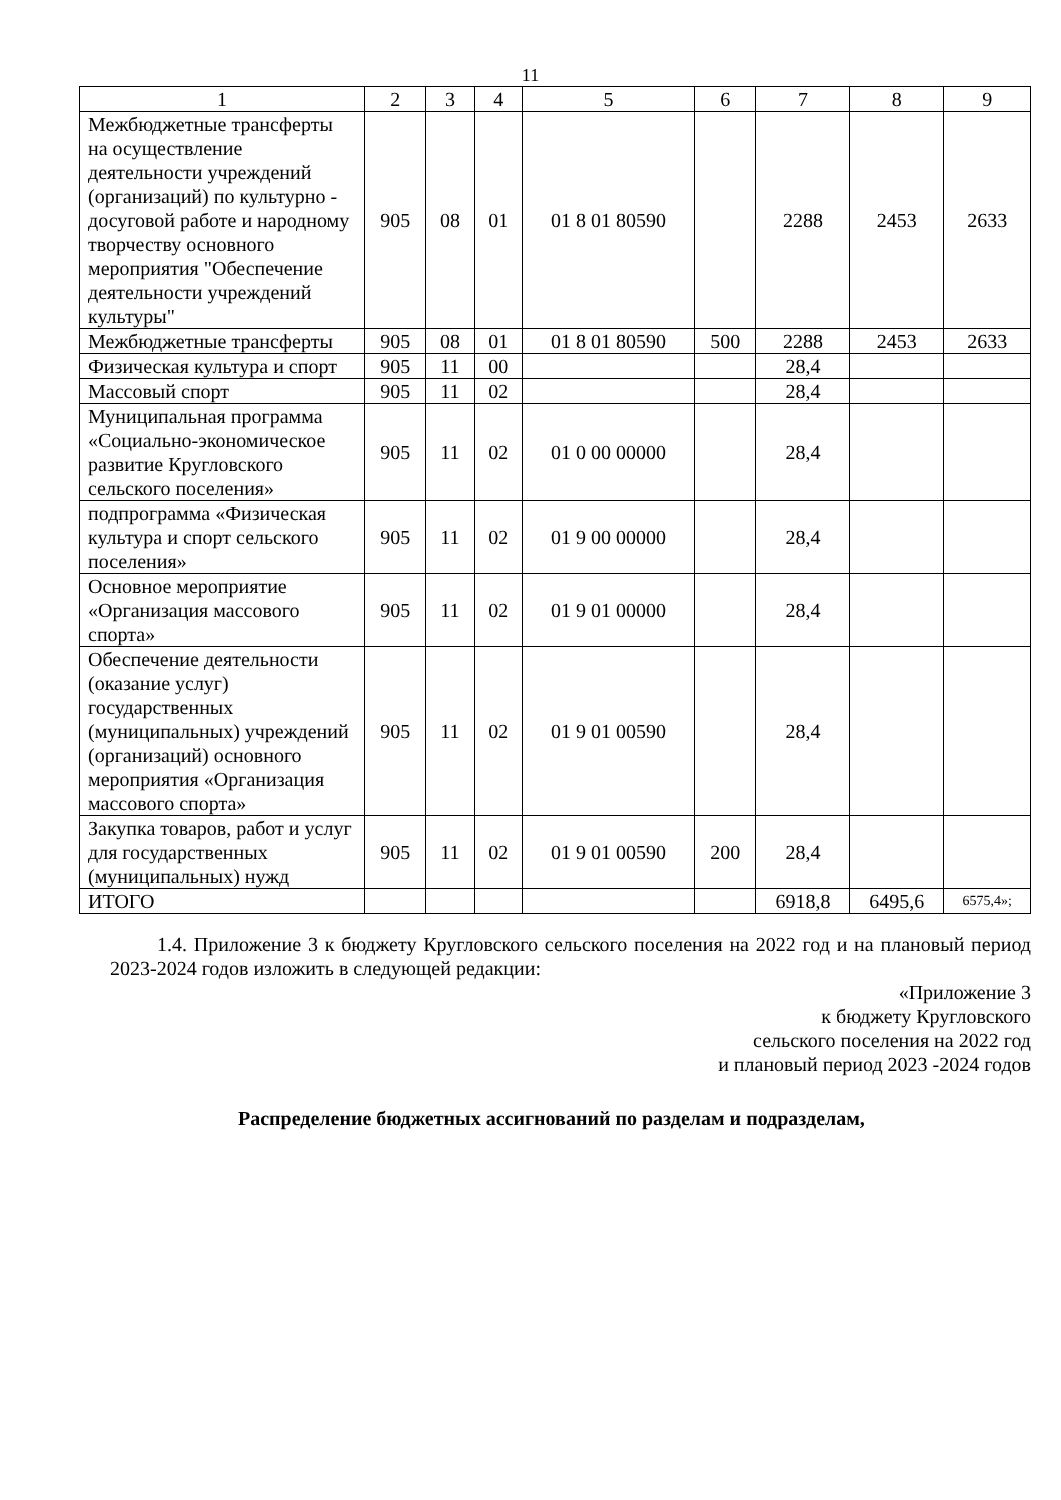11
| 1 | 2 | 3 | 4 | 5 | 6 | 7 | 8 | 9 |
| Межбюджетные трансферты на осуществление деятельности учреждений (организаций) по культурно - досуговой работе и народному творчеству основного мероприятия "Обеспечение деятельности учреждений культуры" | 905 | 08 | 01 | 01 8 01 80590 | | 2288 | 2453 | 2633 |
| Межбюджетные трансферты | 905 | 08 | 01 | 01 8 01 80590 | 500 | 2288 | 2453 | 2633 |
| Физическая культура и спорт | 905 | 11 | 00 | | | 28,4 | | |
| Массовый спорт | 905 | 11 | 02 | | | 28,4 | | |
| Муниципальная программа «Социально-экономическое развитие Кругловского сельского поселения» | 905 | 11 | 02 | 01 0 00 00000 | | 28,4 | | |
| подпрограмма «Физическая культура и спорт сельского поселения» | 905 | 11 | 02 | 01 9 00 00000 | | 28,4 | | |
| Основное мероприятие «Организация массового спорта» | 905 | 11 | 02 | 01 9 01 00000 | | 28,4 | | |
| Обеспечение деятельности (оказание услуг) государственных (муниципальных) учреждений (организаций) основного мероприятия «Организация массового спорта» | 905 | 11 | 02 | 01 9 01 00590 | | 28,4 | | |
| Закупка товаров, работ и услуг для государственных (муниципальных) нужд | 905 | 11 | 02 | 01 9 01 00590 | 200 | 28,4 | | |
| ИТОГО | | | | | | 6918,8 | 6495,6 | 6575,4»; |
1.4. Приложение 3 к бюджету Кругловского сельского поселения на 2022 год и на плановый период 2023-2024 годов изложить в следующей редакции:
«Приложение 3
к бюджету Кругловского
сельского поселения на 2022 год
и плановый период 2023 -2024 годов
Распределение бюджетных ассигнований по разделам и подразделам,